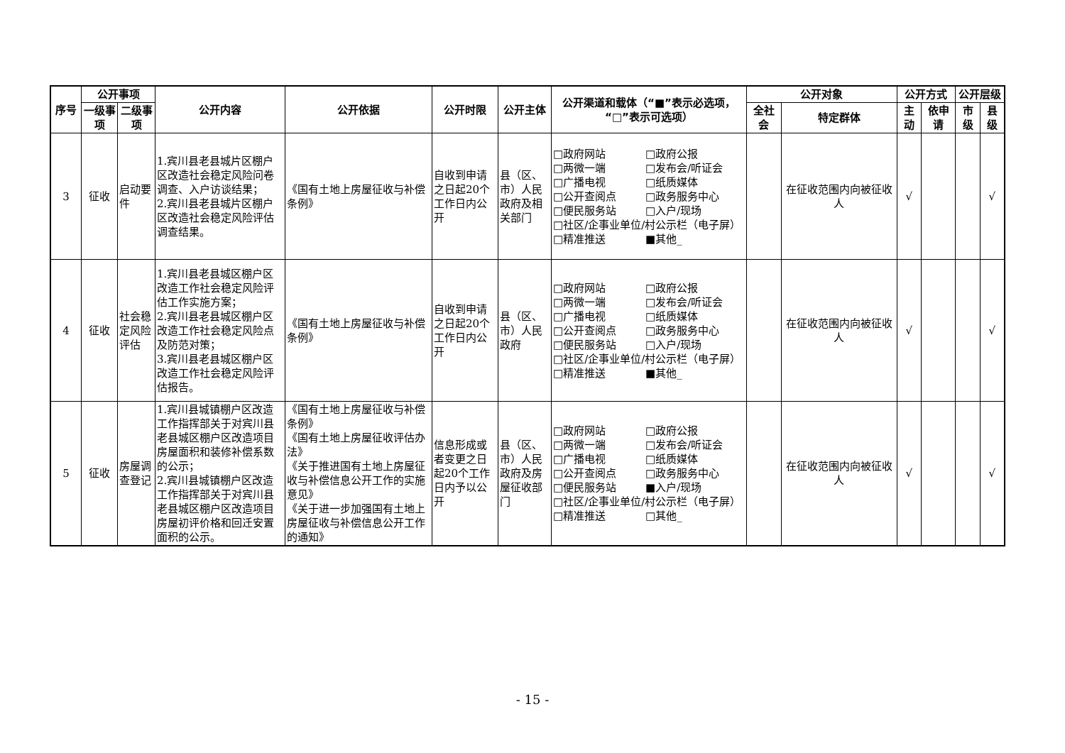| 序号 | 公开事项 | | 公开内容 | 公开依据 | 公开时限 | 公开主体 | 公开渠道和载体（“■”表示必选项，“□”表示可选项） | 公开对象 | | 公开方式 | | 公开层级 | |
| --- | --- | --- | --- | --- | --- | --- | --- | --- | --- | --- | --- | --- | --- |
| | 一级事项 | 二级事项 | | | | | | 全社会 | 特定群体 | 主动 | 依申请 | 市级 | 县级 |
| 3 | 征收 | 启动要件 | 1.宾川县老县城片区棚户区改造社会稳定风险问卷调查、入户访谈结果； 2.宾川县老县城片区棚户区改造社会稳定风险评估调查结果。 | 《国有土地上房屋征收与补偿条例》 | 自收到申请之日起20个工作日内公开 | 县（区、市）人民政府及相关部门 | □政府网站 □政府公报 □两微一端 □发布会/听证会 □广播电视 □纸质媒体 □公开查阅点 □政务服务中心 □便民服务站 □入户/现场 □社区/企事业单位/村公示栏（电子屏） □精准推送 ■其他_ | | 在征收范围内向被征收人 | √ | | | √ |
| 4 | 征收 | 社会稳定风险评估 | 1.宾川县老县城区棚户区改造工作社会稳定风险评估工作实施方案； 2.宾川县老县城区棚户区改造工作社会稳定风险点及防范对策； 3.宾川县老县城区棚户区改造工作社会稳定风险评估报告。 | 《国有土地上房屋征收与补偿条例》 | 自收到申请之日起20个工作日内公开 | 县（区、市）人民政府 | □政府网站 □政府公报 □两微一端 □发布会/听证会 □广播电视 □纸质媒体 □公开查阅点 □政务服务中心 □便民服务站 □入户/现场 □社区/企事业单位/村公示栏（电子屏） □精准推送 ■其他_ | | 在征收范围内向被征收人 | √ | | | √ |
| 5 | 征收 | 房屋调查登记 | 1.宾川县城镇棚户区改造工作指挥部关于对宾川县老县城区棚户区改造项目房屋面积和装修补偿系数的公示； 2.宾川县城镇棚户区改造工作指挥部关于对宾川县老县城区棚户区改造项目房屋初评价格和回迁安置面积的公示。 | 《国有土地上房屋征收与补偿条例》 《国有土地上房屋征收评估办法》 《关于推进国有土地上房屋征收与补偿信息公开工作的实施意见》 《关于进一步加强国有土地上房屋征收与补偿信息公开工作的通知》 | 信息形成或者变更之日起20个工作日内予以公开 | 县（区、市）人民政府及房屋征收部门 | □政府网站 □政府公报 □两微一端 □发布会/听证会 □广播电视 □纸质媒体 □公开查阅点 □政务服务中心 □便民服务站 ■入户/现场 □社区/企事业单位/村公示栏（电子屏） □精准推送 □其他_ | | 在征收范围内向被征收人 | √ | | | √ |
- 15 -